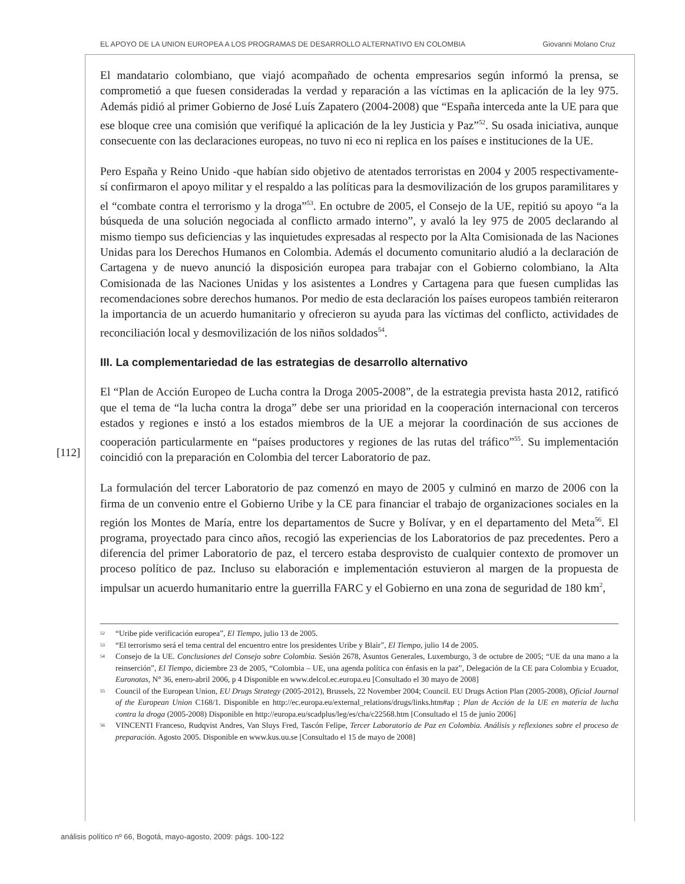EL APOYO DE LA UNION EUROPEA A LOS PROGRAMAS DE DESARROLLO ALTERNATIVO EN COLOMBIA Giovanni Molano Cruz
[112]
El mandatario colombiano, que viajó acompañado de ochenta empresarios según informó la prensa, se comprometió a que fuesen consideradas la verdad y reparación a las víctimas en la aplicación de la ley 975. Además pidió al primer Gobierno de José Luís Zapatero (2004-2008) que “España interceda ante la UE para que ese bloque cree una comisión que verifiqué la aplicación de la ley Justicia y Paz”<sup>52</sup>. Su osada iniciativa, aunque consecuente con las declaraciones europeas, no tuvo ni eco ni replica en los países e instituciones de la UE.
Pero España y Reino Unido -que habían sido objetivo de atentados terroristas en 2004 y 2005 respectivamente- sí confirmaron el apoyo militar y el respaldo a las políticas para la desmovilización de los grupos paramilitares y el “combate contra el terrorismo y la droga”<sup>53</sup>. En octubre de 2005, el Consejo de la UE, repitió su apoyo “a la búsqueda de una solución negociada al conflicto armado interno”, y avaló la ley 975 de 2005 declarando al mismo tiempo sus deficiencias y las inquietudes expresadas al respecto por la Alta Comisionada de las Naciones Unidas para los Derechos Humanos en Colombia. Además el documento comunitario aludió a la declaración de Cartagena y de nuevo anunció la disposición europea para trabajar con el Gobierno colombiano, la Alta Comisionada de las Naciones Unidas y los asistentes a Londres y Cartagena para que fuesen cumplidas las recomendaciones sobre derechos humanos. Por medio de esta declaración los países europeos también reiteraron la importancia de un acuerdo humanitario y ofrecieron su ayuda para las víctimas del conflicto, actividades de reconciliación local y desmovilización de los niños soldados<sup>54</sup>.
III. La complementariedad de las estrategias de desarrollo alternativo
El “Plan de Acción Europeo de Lucha contra la Droga 2005-2008”, de la estrategia prevista hasta 2012, ratificó que el tema de “la lucha contra la droga” debe ser una prioridad en la cooperación internacional con terceros estados y regiones e instó a los estados miembros de la UE a mejorar la coordinación de sus acciones de cooperación particularmente en “países productores y regiones de las rutas del tráfico”<sup>55</sup>. Su implementación coincidió con la preparación en Colombia del tercer Laboratorio de paz.
La formulación del tercer Laboratorio de paz comenzó en mayo de 2005 y culminó en marzo de 2006 con la firma de un convenio entre el Gobierno Uribe y la CE para financiar el trabajo de organizaciones sociales en la región los Montes de María, entre los departamentos de Sucre y Bolívar, y en el departamento del Meta<sup>56</sup>. El programa, proyectado para cinco años, recogió las experiencias de los Laboratorios de paz precedentes. Pero a diferencia del primer Laboratorio de paz, el tercero estaba desprovisto de cualquier contexto de promover un proceso político de paz. Incluso su elaboración e implementación estuvieron al margen de la propuesta de impulsar un acuerdo humanitario entre la guerrilla FARC y el Gobierno en una zona de seguridad de 180 km<sup>2</sup>,
<sup>52</sup> “Uribe pide verificación europea”, El Tiempo, julio 13 de 2005.
<sup>53</sup> “El terrorismo será el tema central del encuentro entre los presidentes Uribe y Blair”, El Tiempo, julio 14 de 2005.
<sup>54</sup> Consejo de la UE. Conclusiones del Consejo sobre Colombia. Sesión 2678, Asuntos Generales, Luxemburgo, 3 de octubre de 2005; “UE da una mano a la reinserción”, El Tiempo, diciembre 23 de 2005, “Colombia – UE, una agenda política con énfasis en la paz”, Delegación de la CE para Colombia y Ecuador, Euronotas, N° 36, enero-abril 2006, p 4 Disponible en www.delcol.ec.europa.eu [Consultado el 30 mayo de 2008]
<sup>55</sup> Council of the European Union, EU Drugs Strategy (2005-2012), Brussels, 22 November 2004; Council. EU Drugs Action Plan (2005-2008), Oficial Journal of the European Union C168/1. Disponible en http://ec.europa.eu/external_relations/drugs/links.htm#ap ; Plan de Acción de la UE en materia de lucha contra la droga (2005-2008) Disponible en http://europa.eu/scadplus/leg/es/cha/c22568.htm [Consultado el 15 de junio 2006]
<sup>56</sup> VINCENTI Franceso, Rudqvist Andres, Van Sluys Fred, Tascón Felipe, Tercer Laboratorio de Paz en Colombia. Análisis y reflexiones sobre el proceso de preparación. Agosto 2005. Disponible en www.kus.uu.se [Consultado el 15 de mayo de 2008]
análisis político nº 66, Bogotá, mayo-agosto, 2009: págs. 100-122